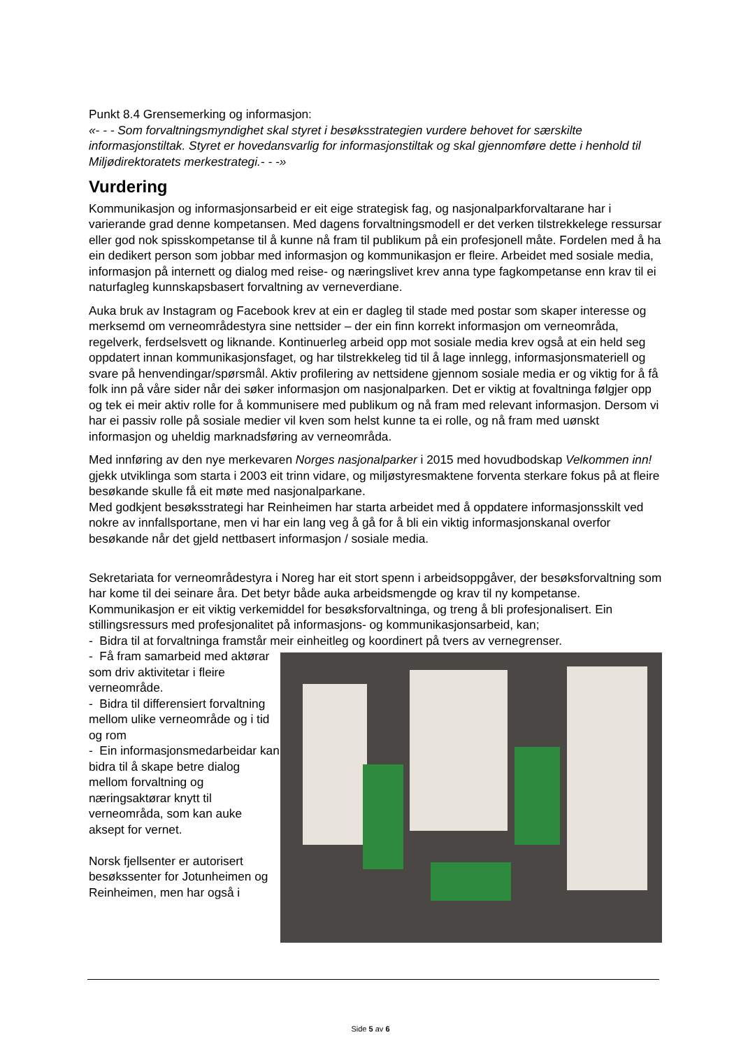Punkt 8.4 Grensemerking og informasjon:
«- - - Som forvaltningsmyndighet skal styret i besøksstrategien vurdere behovet for særskilte informasjonstiltak. Styret er hovedansvarlig for informasjonstiltak og skal gjennomføre dette i henhold til Miljødirektoratets merkestrategi.- - -»
Vurdering
Kommunikasjon og informasjonsarbeid er eit eige strategisk fag, og nasjonalparkforvaltarane har i varierande grad denne kompetansen. Med dagens forvaltningsmodell er det verken tilstrekkelege ressursar eller god nok spisskompetanse til å kunne nå fram til publikum på ein profesjonell måte. Fordelen med å ha ein dedikert person som jobbar med informasjon og kommunikasjon er fleire. Arbeidet med sosiale media, informasjon på internett og dialog med reise- og næringslivet krev anna type fagkompetanse enn krav til ei naturfagleg kunnskapsbasert forvaltning av verneverdiane.
Auka bruk av Instagram og Facebook krev at ein er dagleg til stade med postar som skaper interesse og merksemd om verneområdestyra sine nettsider – der ein finn korrekt informasjon om verneområda, regelverk, ferdselsvett og liknande. Kontinuerleg arbeid opp mot sosiale media krev også at ein held seg oppdatert innan kommunikasjonsfaget, og har tilstrekkeleg tid til å lage innlegg, informasjonsmateriell og svare på henvendingar/spørsmål. Aktiv profilering av nettsidene gjennom sosiale media er og viktig for å få folk inn på våre sider når dei søker informasjon om nasjonalparken. Det er viktig at fovaltninga følgjer opp og tek ei meir aktiv rolle for å kommunisere med publikum og nå fram med relevant informasjon. Dersom vi har ei passiv rolle på sosiale medier vil kven som helst kunne ta ei rolle, og nå fram med uønskt informasjon og uheldig marknadsføring av verneområda.
Med innføring av den nye merkevaren Norges nasjonalparker i 2015 med hovudbodskap Velkommen inn! gjekk utviklinga som starta i 2003 eit trinn vidare, og miljøstyresmaktene forventa sterkare fokus på at fleire besøkande skulle få eit møte med nasjonalparkane.
Med godkjent besøksstrategi har Reinheimen har starta arbeidet med å oppdatere informasjonsskilt ved nokre av innfallsportane, men vi har ein lang veg å gå for å bli ein viktig informasjonskanal overfor besøkande når det gjeld nettbasert informasjon / sosiale media.
Sekretariata for verneområdestyra i Noreg har eit stort spenn i arbeidsoppgåver, der besøksforvaltning som har kome til dei seinare åra. Det betyr både auka arbeidsmengde og krav til ny kompetanse. Kommunikasjon er eit viktig verkemiddel for besøksforvaltninga, og treng å bli profesjonalisert. Ein stillingsressurs med profesjonalitet på informasjons- og kommunikasjonsarbeid, kan;
- Bidra til at forvaltninga framstår meir einheitleg og koordinert på tvers av vernegrenser.
- Få fram samarbeid med aktørar som driv aktivitetar i fleire verneområde.
- Bidra til differensiert forvaltning mellom ulike verneområde og i tid og rom
- Ein informasjonsmedarbeidar kan bidra til å skape betre dialog mellom forvaltning og næringsaktørar knytt til verneområda, som kan auke aksept for vernet.
Norsk fjellsenter er autorisert besøkssenter for Jotunheimen og Reinheimen, men har også i
Side 5 av 6